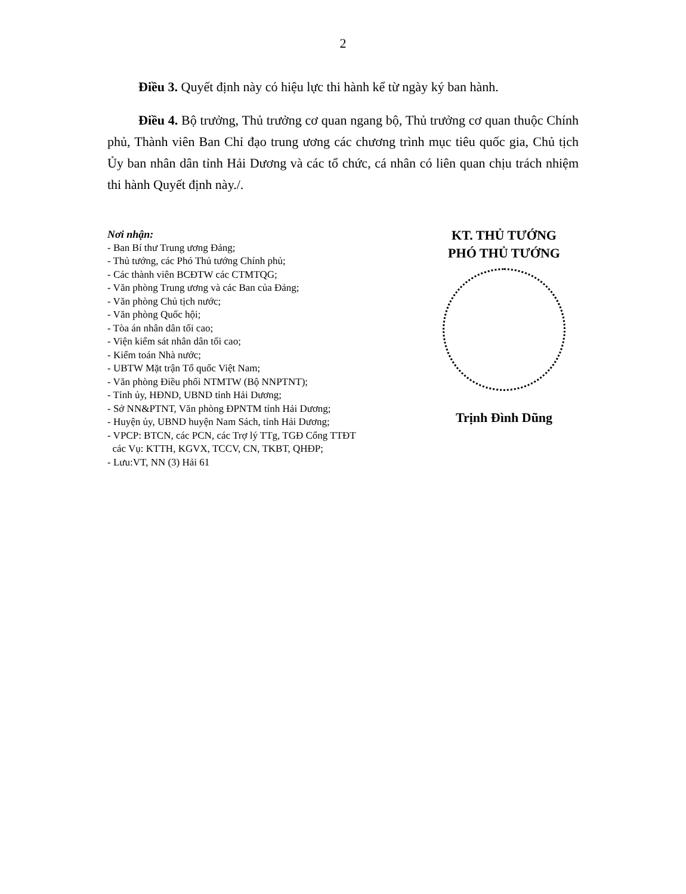2
Điều 3. Quyết định này có hiệu lực thi hành kể từ ngày ký ban hành.
Điều 4. Bộ trưởng, Thủ trưởng cơ quan ngang bộ, Thủ trưởng cơ quan thuộc Chính phủ, Thành viên Ban Chỉ đạo trung ương các chương trình mục tiêu quốc gia, Chủ tịch Ủy ban nhân dân tỉnh Hải Dương và các tổ chức, cá nhân có liên quan chịu trách nhiệm thi hành Quyết định này./.
Nơi nhận:
- Ban Bí thư Trung ương Đảng;
- Thủ tướng, các Phó Thủ tướng Chính phủ;
- Các thành viên BCĐTW các CTMTQG;
- Văn phòng Trung ương và các Ban của Đảng;
- Văn phòng Chủ tịch nước;
- Văn phòng Quốc hội;
- Tòa án nhân dân tối cao;
- Viện kiểm sát nhân dân tối cao;
- Kiểm toán Nhà nước;
- UBTW Mặt trận Tổ quốc Việt Nam;
- Văn phòng Điều phối NTMTW (Bộ NNPTNT);
- Tỉnh ủy, HĐND, UBND tỉnh Hải Dương;
- Sở NN&PTNT, Văn phòng ĐPNTM tỉnh Hải Dương;
- Huyện ủy, UBND huyện Nam Sách, tỉnh Hải Dương;
- VPCP: BTCN, các PCN, các Trợ lý TTg, TGĐ Cổng TTĐT
các Vụ: KTTH, KGVX, TCCV, CN, TKBT, QHĐP;
- Lưu:VT, NN (3) Hải 61
KT. THỦ TƯỚNG
PHÓ THỦ TƯỚNG
Trịnh Đình Dũng